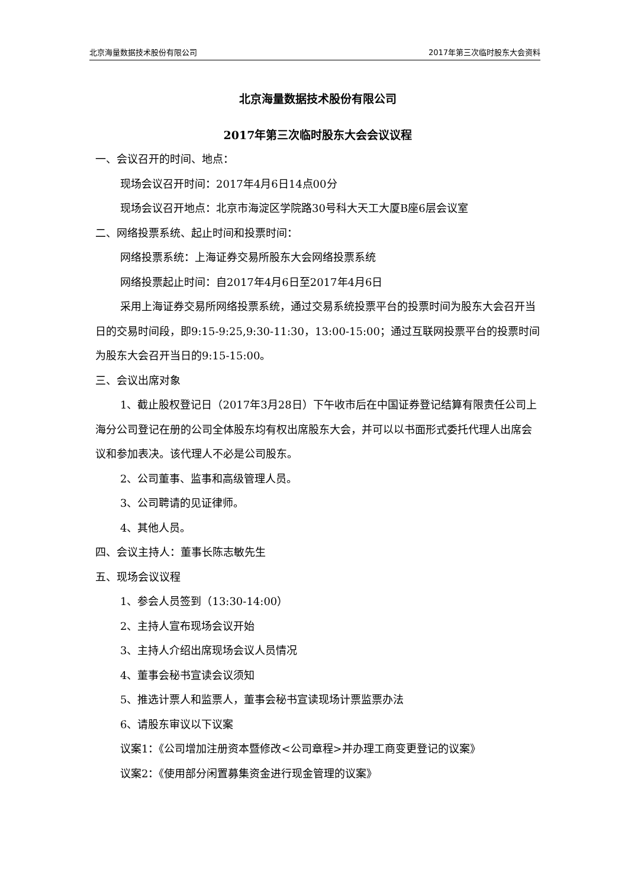北京海量数据技术股份有限公司 2017年第三次临时股东大会资料
北京海量数据技术股份有限公司
2017年第三次临时股东大会会议议程
一、会议召开的时间、地点：
现场会议召开时间：2017年4月6日14点00分
现场会议召开地点：北京市海淀区学院路30号科大天工大厦B座6层会议室
二、网络投票系统、起止时间和投票时间：
网络投票系统：上海证券交易所股东大会网络投票系统
网络投票起止时间：自2017年4月6日至2017年4月6日
采用上海证券交易所网络投票系统，通过交易系统投票平台的投票时间为股东大会召开当日的交易时间段，即9:15-9:25,9:30-11:30，13:00-15:00；通过互联网投票平台的投票时间为股东大会召开当日的9:15-15:00。
三、会议出席对象
1、截止股权登记日（2017年3月28日）下午收市后在中国证券登记结算有限责任公司上海分公司登记在册的公司全体股东均有权出席股东大会，并可以以书面形式委托代理人出席会议和参加表决。该代理人不必是公司股东。
2、公司董事、监事和高级管理人员。
3、公司聘请的见证律师。
4、其他人员。
四、会议主持人：董事长陈志敏先生
五、现场会议议程
1、参会人员签到（13:30-14:00）
2、主持人宣布现场会议开始
3、主持人介绍出席现场会议人员情况
4、董事会秘书宣读会议须知
5、推选计票人和监票人，董事会秘书宣读现场计票监票办法
6、请股东审议以下议案
议案1：《公司增加注册资本暨修改<公司章程>并办理工商变更登记的议案》
议案2：《使用部分闲置募集资金进行现金管理的议案》